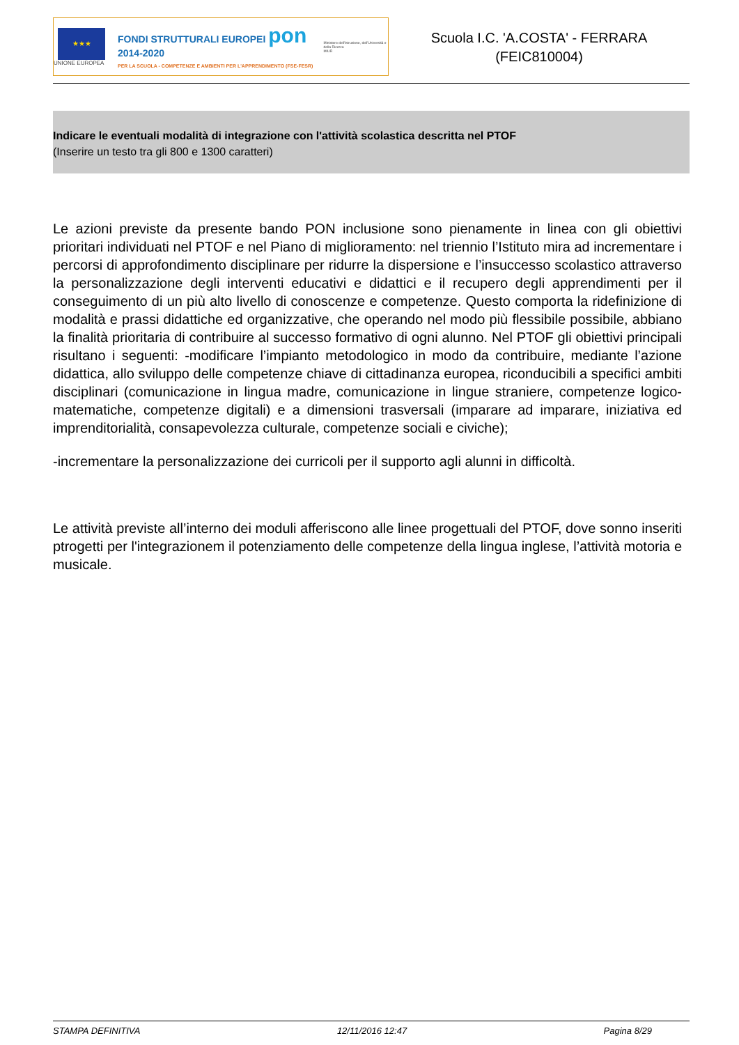★★★
UNIONE EUROPEA
FONDI STRUTTURALI EUROPEI pon 2014-2020
PER LA SCUOLA - COMPETENZE E AMBIENTI PER L'APPRENDIMENTO (FSE-FESR)
Ministero dell'Istruzione, dell'Università e della Ricerca
MIUR
Scuola I.C. 'A.COSTA' - FERRARA
(FEIC810004)
Indicare le eventuali modalità di integrazione con l'attività scolastica descritta nel PTOF
(Inserire un testo tra gli 800 e 1300 caratteri)
Le azioni previste da presente bando PON inclusione sono pienamente in linea con gli obiettivi prioritari individuati nel PTOF e nel Piano di miglioramento: nel triennio l’Istituto mira ad incrementare i percorsi di approfondimento disciplinare per ridurre la dispersione e l’insuccesso scolastico attraverso la personalizzazione degli interventi educativi e didattici e il recupero degli apprendimenti per il conseguimento di un più alto livello di conoscenze e competenze. Questo comporta la ridefinizione di modalità e prassi didattiche ed organizzative, che operando nel modo più flessibile possibile, abbiano la finalità prioritaria di contribuire al successo formativo di ogni alunno. Nel PTOF gli obiettivi principali risultano i seguenti: -modificare l’impianto metodologico in modo da contribuire, mediante l’azione didattica, allo sviluppo delle competenze chiave di cittadinanza europea, riconducibili a specifici ambiti disciplinari (comunicazione in lingua madre, comunicazione in lingue straniere, competenze logico-matematiche, competenze digitali) e a dimensioni trasversali (imparare ad imparare, iniziativa ed imprenditorialità, consapevolezza culturale, competenze sociali e civiche);
-incrementare la personalizzazione dei curricoli per il supporto agli alunni in difficoltà.
Le attività previste all’interno dei moduli afferiscono alle linee progettuali del PTOF, dove sonno inseriti ptrogetti per l'integrazionem il potenziamento delle competenze della lingua inglese, l’attività motoria e musicale.
STAMPA DEFINITIVA 12/11/2016 12:47 Pagina 8/29